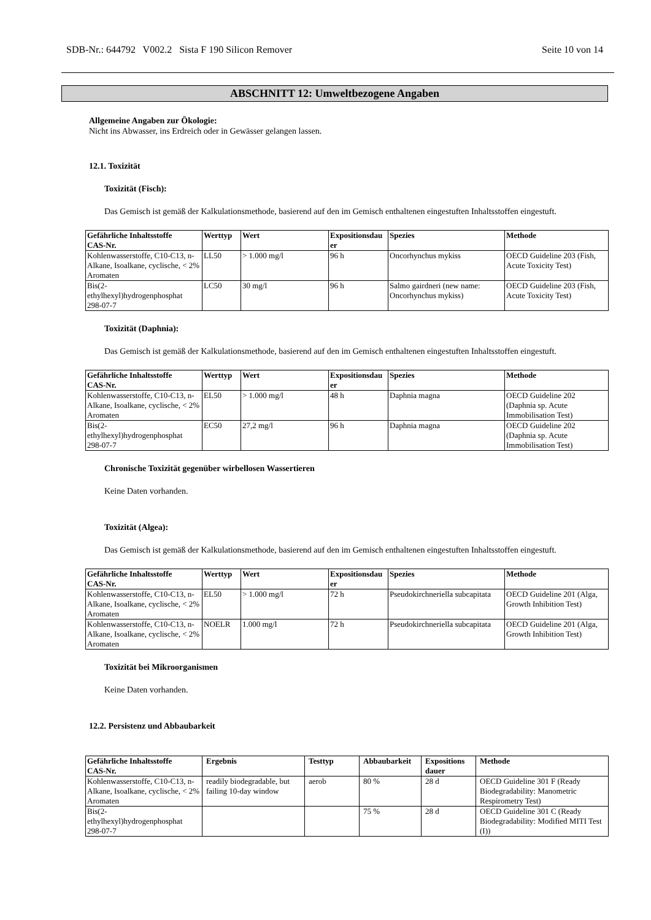SDB-Nr.: 644792 V002.2 Sista F 190 Silicon Remover Seite 10 von 14
ABSCHNITT 12: Umweltbezogene Angaben
Allgemeine Angaben zur Ökologie:
Nicht ins Abwasser, ins Erdreich oder in Gewässer gelangen lassen.
12.1. Toxizität
Toxizität (Fisch):
Das Gemisch ist gemäß der Kalkulationsmethode, basierend auf den im Gemisch enthaltenen eingestuften Inhaltsstoffen eingestuft.
| Gefährliche Inhaltsstoffe CAS-Nr. | Werttyp | Wert | Expositionsdau er | Spezies | Methode |
| --- | --- | --- | --- | --- | --- |
| Kohlenwasserstoffe, C10-C13, n-Alkane, Isoalkane, cyclische, < 2% Aromaten | LL50 | > 1.000 mg/l | 96 h | Oncorhynchus mykiss | OECD Guideline 203 (Fish, Acute Toxicity Test) |
| Bis(2- ethylhexyl)hydrogenphosphat 298-07-7 | LC50 | 30 mg/l | 96 h | Salmo gairdneri (new name: Oncorhynchus mykiss) | OECD Guideline 203 (Fish, Acute Toxicity Test) |
Toxizität (Daphnia):
Das Gemisch ist gemäß der Kalkulationsmethode, basierend auf den im Gemisch enthaltenen eingestuften Inhaltsstoffen eingestuft.
| Gefährliche Inhaltsstoffe CAS-Nr. | Werttyp | Wert | Expositionsdau er | Spezies | Methode |
| --- | --- | --- | --- | --- | --- |
| Kohlenwasserstoffe, C10-C13, n-Alkane, Isoalkane, cyclische, < 2% Aromaten | EL50 | > 1.000 mg/l | 48 h | Daphnia magna | OECD Guideline 202 (Daphnia sp. Acute Immobilisation Test) |
| Bis(2- ethylhexyl)hydrogenphosphat 298-07-7 | EC50 | 27,2 mg/l | 96 h | Daphnia magna | OECD Guideline 202 (Daphnia sp. Acute Immobilisation Test) |
Chronische Toxizität gegenüber wirbellosen Wassertieren
Keine Daten vorhanden.
Toxizität (Algea):
Das Gemisch ist gemäß der Kalkulationsmethode, basierend auf den im Gemisch enthaltenen eingestuften Inhaltsstoffen eingestuft.
| Gefährliche Inhaltsstoffe CAS-Nr. | Werttyp | Wert | Expositionsdau er | Spezies | Methode |
| --- | --- | --- | --- | --- | --- |
| Kohlenwasserstoffe, C10-C13, n-Alkane, Isoalkane, cyclische, < 2% Aromaten | EL50 | > 1.000 mg/l | 72 h | Pseudokirchneriella subcapitata | OECD Guideline 201 (Alga, Growth Inhibition Test) |
| Kohlenwasserstoffe, C10-C13, n-Alkane, Isoalkane, cyclische, < 2% Aromaten | NOELR | 1.000 mg/l | 72 h | Pseudokirchneriella subcapitata | OECD Guideline 201 (Alga, Growth Inhibition Test) |
Toxizität bei Mikroorganismen
Keine Daten vorhanden.
12.2. Persistenz und Abbaubarkeit
| Gefährliche Inhaltsstoffe CAS-Nr. | Ergebnis | Testtyp | Abbaubarkeit | Expositions dauer | Methode |
| --- | --- | --- | --- | --- | --- |
| Kohlenwasserstoffe, C10-C13, n-Alkane, Isoalkane, cyclische, < 2% Aromaten | readily biodegradable, but failing 10-day window | aerob | 80 % | 28 d | OECD Guideline 301 F (Ready Biodegradability: Manometric Respirometry Test) |
| Bis(2- ethylhexyl)hydrogenphosphat 298-07-7 | | | 75 % | 28 d | OECD Guideline 301 C (Ready Biodegradability: Modified MITI Test (I)) |